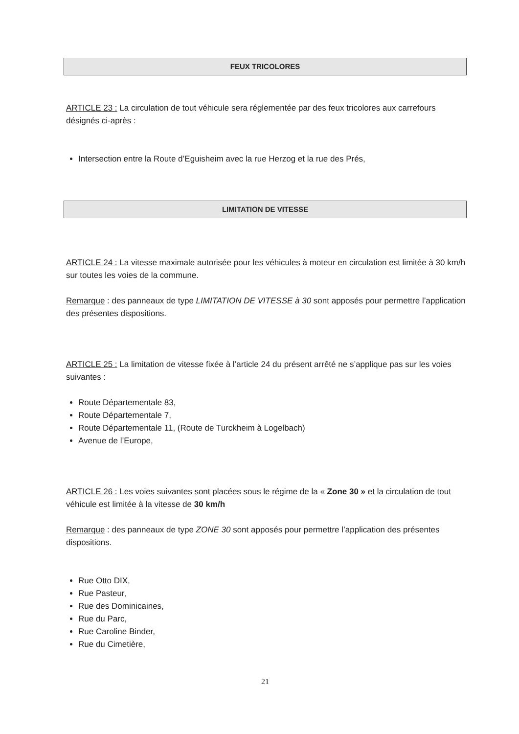FEUX TRICOLORES
ARTICLE 23 : La circulation de tout véhicule sera réglementée par des feux tricolores aux carrefours désignés ci-après :
Intersection entre la Route d’Eguisheim avec la rue Herzog et la rue des Prés,
LIMITATION DE VITESSE
ARTICLE 24 : La vitesse maximale autorisée pour les véhicules à moteur en circulation est limitée à 30 km/h sur toutes les voies de la commune.
Remarque : des panneaux de type LIMITATION DE VITESSE à 30 sont apposés pour permettre l’application des présentes dispositions.
ARTICLE 25 : La limitation de vitesse fixée à l’article 24 du présent arrêté ne s’applique pas sur les voies suivantes :
Route Départementale 83,
Route Départementale 7,
Route Départementale 11, (Route de Turckheim à Logelbach)
Avenue de l’Europe,
ARTICLE 26 : Les voies suivantes sont placées sous le régime de la « Zone 30 » et la circulation de tout véhicule est limitée à la vitesse de 30 km/h
Remarque : des panneaux de type ZONE 30 sont apposés pour permettre l’application des présentes dispositions.
Rue Otto DIX,
Rue Pasteur,
Rue des Dominicaines,
Rue du Parc,
Rue Caroline Binder,
Rue du Cimetière,
21